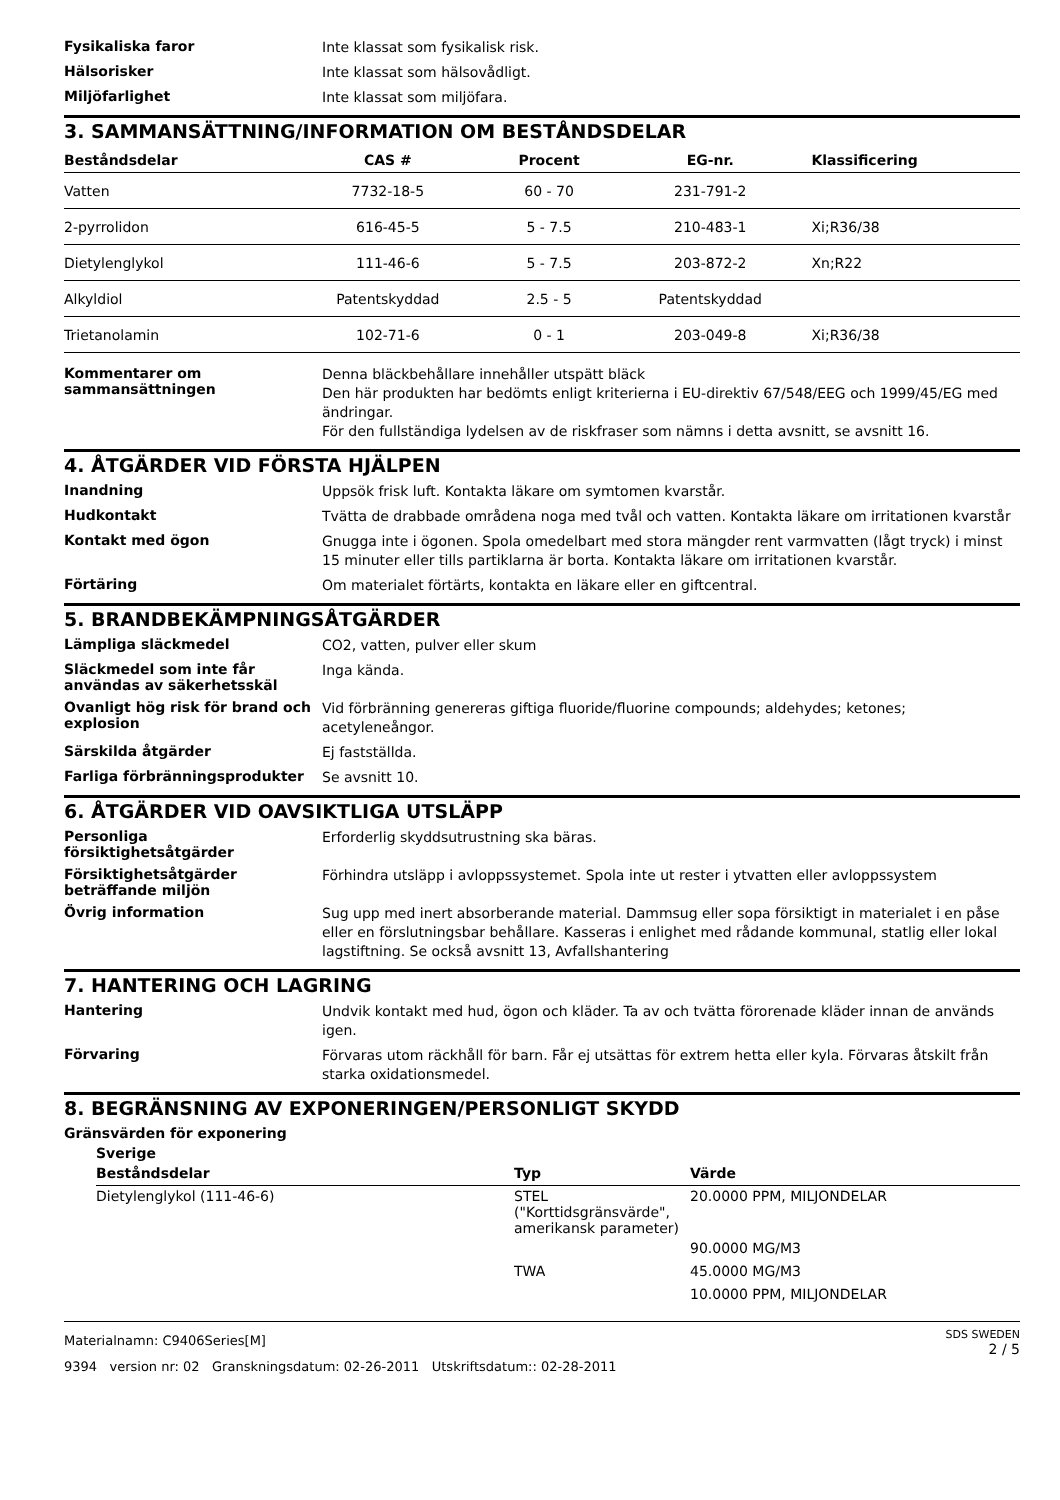Fysikaliska faror
Inte klassat som fysikalisk risk.
Hälsorisker
Inte klassat som hälsovådligt.
Miljöfarlighet
Inte klassat som miljöfara.
3. SAMMANSÄTTNING/INFORMATION OM BESTÅNDSDELAR
| Beståndsdelar | CAS # | Procent | EG-nr. | Klassificering |
| --- | --- | --- | --- | --- |
| Vatten | 7732-18-5 | 60 - 70 | 231-791-2 | |
| 2-pyrrolidon | 616-45-5 | 5 - 7.5 | 210-483-1 | Xi;R36/38 |
| Dietylenglykol | 111-46-6 | 5 - 7.5 | 203-872-2 | Xn;R22 |
| Alkyldiol | Patentskyddad | 2.5 - 5 | Patentskyddad | |
| Trietanolamin | 102-71-6 | 0 - 1 | 203-049-8 | Xi;R36/38 |
Kommentarer om sammansättningen
Denna bläckbehållare innehåller utspätt bläck
Den här produkten har bedömts enligt kriterierna i EU-direktiv 67/548/EEG och 1999/45/EG med ändringar.
För den fullständiga lydelsen av de riskfraser som nämns i detta avsnitt, se avsnitt 16.
4. ÅTGÄRDER VID FÖRSTA HJÄLPEN
Inandning
Uppsök frisk luft. Kontakta läkare om symtomen kvarstår.
Hudkontakt
Tvätta de drabbade områdena noga med tvål och vatten. Kontakta läkare om irritationen kvarstår
Kontakt med ögon
Gnugga inte i ögonen. Spola omedelbart med stora mängder rent varmvatten (lågt tryck) i minst 15 minuter eller tills partiklarna är borta. Kontakta läkare om irritationen kvarstår.
Förtäring
Om materialet förtärts, kontakta en läkare eller en giftcentral.
5. BRANDBEKÄMPNINGSÅTGÄRDER
Lämpliga släckmedel
CO2, vatten, pulver eller skum
Släckmedel som inte får användas av säkerhetsskäl
Inga kända.
Ovanligt hög risk för brand och explosion
Vid förbränning genereras giftiga fluoride/fluorine compounds; aldehydes; ketones; acetyleneångor.
Särskilda åtgärder
Ej fastställda.
Farliga förbränningsprodukter
Se avsnitt 10.
6. ÅTGÄRDER VID OAVSIKTLIGA UTSLÄPP
Personliga försiktighetsåtgärder
Erforderlig skyddsutrustning ska bäras.
Försiktighetsåtgärder beträffande miljön
Förhindra utsläpp i avloppssystemet. Spola inte ut rester i ytvatten eller avloppssystem
Övrig information
Sug upp med inert absorberande material. Dammsug eller sopa försiktigt in materialet i en påse eller en förslutningsbar behållare. Kasseras i enlighet med rådande kommunal, statlig eller lokal lagstiftning. Se också avsnitt 13, Avfallshantering
7. HANTERING OCH LAGRING
Hantering
Undvik kontakt med hud, ögon och kläder. Ta av och tvätta förorenade kläder innan de används igen.
Förvaring
Förvaras utom räckhåll för barn. Får ej utsättas för extrem hetta eller kyla. Förvaras åtskilt från starka oxidationsmedel.
8. BEGRÄNSNING AV EXPONERINGEN/PERSONLIGT SKYDD
Gränsvärden för exponering
Sverige
| Beståndsdelar | Typ | Värde |
| --- | --- | --- |
| Dietylenglykol (111-46-6) | STEL ("Korttidsgränsvärde", amerikansk parameter) | 20.0000 PPM, MILJONDELAR |
| | | 90.0000 MG/M3 |
| | TWA | 45.0000 MG/M3 |
| | | 10.0000 PPM, MILJONDELAR |
Materialnamn: C9406Series[M]
9394 version nr: 02 Granskningsdatum: 02-26-2011 Utskriftsdatum:: 02-28-2011
SDS SWEDEN
2 / 5